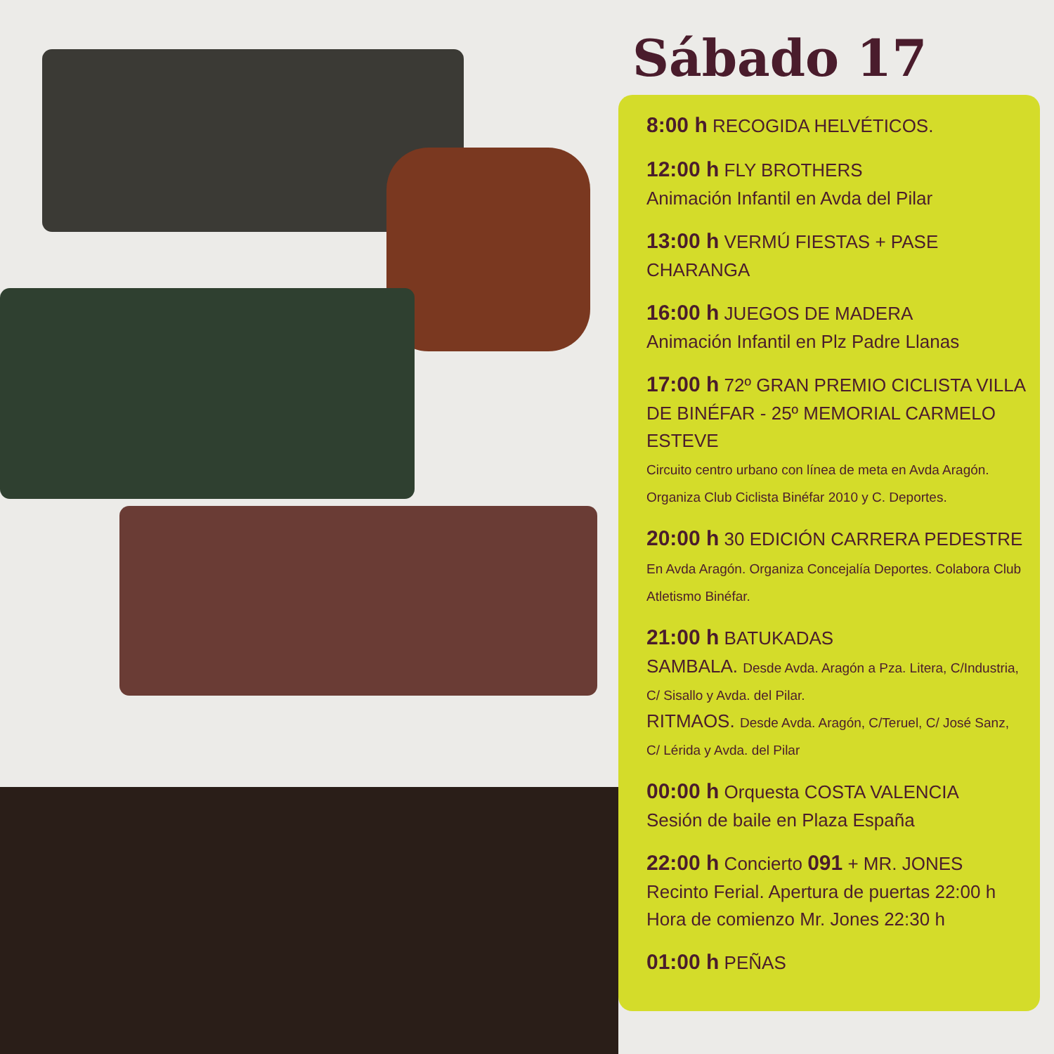Sábado 17
8:00 h RECOGIDA HELVÉTICOS.
12:00 h FLY BROTHERS
Animación Infantil en Avda del Pilar
13:00 h VERMÚ FIESTAS + PASE CHARANGA
16:00 h JUEGOS DE MADERA
Animación Infantil en Plz Padre Llanas
17:00 h 72º GRAN PREMIO CICLISTA VILLA DE BINÉFAR - 25º MEMORIAL CARMELO ESTEVE
Circuito centro urbano con línea de meta en Avda Aragón. Organiza Club Ciclista Binéfar 2010 y C. Deportes.
20:00 h 30 EDICIÓN CARRERA PEDESTRE
En Avda Aragón. Organiza Concejalía Deportes. Colabora Club Atletismo Binéfar.
21:00 h BATUKADAS
SAMBALA. Desde Avda. Aragón a Pza. Litera, C/Industria, C/ Sisallo y Avda. del Pilar.
RITMAOS. Desde Avda. Aragón, C/Teruel, C/ José Sanz, C/ Lérida y Avda. del Pilar
00:00 h Orquesta COSTA VALENCIA
Sesión de baile en Plaza España
22:00 h Concierto 091 + MR. JONES
Recinto Ferial. Apertura de puertas 22:00 h
Hora de comienzo Mr. Jones 22:30 h
01:00 h PEÑAS